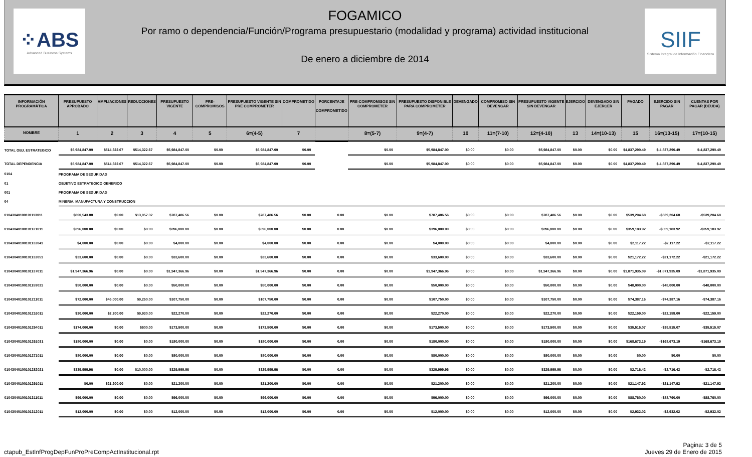⁘ABS
Advanced Business Systems
FOGAMICO
Por ramo o dependencia/Función/Programa presupuestario (modalidad y programa) actividad institucional
De enero a diciembre de 2014
SIIF
Sistema Integral de Información Financiera
| INFORMACIÓN PROGRAMÁTICA | PRESUPUESTO APROBADO | AMPLIACIONES | REDUCCIONES | PRESUPUESTO VIGENTE | PRE-COMPROMISOS | PRESUPUESTO VIGENTE SIN PRE COMPROMETER | COMPROMETIDO | PORCENTAJE COMPROMETIDO | PRE-COMPROMISOS SIN COMPROMETER | PRESUPUESTO DISPONIBLE PARA COMPROMETER | DEVENGADO | COMPROMISO SIN DEVENGAR | PRESUPUESTO VIGENTE SIN DEVENGAR | EJERCIDO | DEVENGADO SIN EJERCER | PAGADO | EJERCIDO SIN PAGAR | CUENTAS POR PAGAR (DEUDA) |
| --- | --- | --- | --- | --- | --- | --- | --- | --- | --- | --- | --- | --- | --- | --- | --- | --- | --- | --- |
| NOMBRE | 1 | 2 | 3 | 4 | 5 | 6=(4-5) | 7 | | 8=(5-7) | 9=(4-7) | 10 | 11=(7-10) | 12=(4-10) | 13 | 14=(10-13) | 15 | 16=(13-15) | 17=(10-15) |
| TOTAL OBJ. ESTRATEGICO | $5,984,847.00 | $514,322.67 | $514,322.67 | $5,984,847.00 | $0.00 | $5,984,847.00 | $0.00 | | $0.00 | $5,984,847.00 | $0.00 | $0.00 | $5,984,847.00 | $0.00 | $0.00 | $4,837,290.49 | $-4,837,290.49 | $-4,837,290.49 |
| TOTAL DEPENDENCIA | $5,984,847.00 | $514,322.67 | $514,322.67 | $5,984,847.00 | $0.00 | $5,984,847.00 | $0.00 | | $0.00 | $5,984,847.00 | $0.00 | $0.00 | $5,984,847.00 | $0.00 | $0.00 | $4,837,290.49 | $-4,837,290.49 | $-4,837,290.49 |
| 0104 | PROGRAMA DE SEGURIDAD | | | | | | | | | | | | | | | | | |
| 01 | OBJETIVO ESTRATEGICO GENERICO | | | | | | | | | | | | | | | | | |
| 001 | PROGRAMA DE SEGURIDAD | | | | | | | | | | | | | | | | | |
| 04 | MINERIA, MANUFACTURA Y CONSTRUCCION | | | | | | | | | | | | | | | | | |
| 010430401001011130​11 | $800,543.88 | $0.00 | $13,057.32 | $787,486.56 | $0.00 | $787,486.56 | $0.00 | 0.00 | $0.00 | $787,486.56 | $0.00 | $0.00 | $787,486.56 | $0.00 | $0.00 | $539,204.68 | -$539,204.68 | -$539,204.68 |
| 01043040100101121011 | $396,000.00 | $0.00 | $0.00 | $396,000.00 | $0.00 | $396,000.00 | $0.00 | 0.00 | $0.00 | $396,000.00 | $0.00 | $0.00 | $396,000.00 | $0.00 | $0.00 | $359,183.92 | -$359,183.92 | -$359,183.92 |
| 01043040100101132041 | $4,000.00 | $0.00 | $0.00 | $4,000.00 | $0.00 | $4,000.00 | $0.00 | 0.00 | $0.00 | $4,000.00 | $0.00 | $0.00 | $4,000.00 | $0.00 | $0.00 | $2,117.22 | -$2,117.22 | -$2,117.22 |
| 01043040100101132051 | $33,600.00 | $0.00 | $0.00 | $33,600.00 | $0.00 | $33,600.00 | $0.00 | 0.00 | $0.00 | $33,600.00 | $0.00 | $0.00 | $33,600.00 | $0.00 | $0.00 | $21,172.22 | -$21,172.22 | -$21,172.22 |
| 01043040100101137011 | $1,947,366.96 | $0.00 | $0.00 | $1,947,366.96 | $0.00 | $1,947,366.96 | $0.00 | 0.00 | $0.00 | $1,947,366.96 | $0.00 | $0.00 | $1,947,366.96 | $0.00 | $0.00 | $1,871,935.09 | -$1,871,935.09 | -$1,871,935.09 |
| 01043040100101159031 | $50,000.00 | $0.00 | $0.00 | $50,000.00 | $0.00 | $50,000.00 | $0.00 | 0.00 | $0.00 | $50,000.00 | $0.00 | $0.00 | $50,000.00 | $0.00 | $0.00 | $48,000.00 | -$48,000.00 | -$48,000.00 |
| 01043040100101211011 | $72,000.00 | $45,000.00 | $9,250.00 | $107,750.00 | $0.00 | $107,750.00 | $0.00 | 0.00 | $0.00 | $107,750.00 | $0.00 | $0.00 | $107,750.00 | $0.00 | $0.00 | $74,387.16 | -$74,387.16 | -$74,387.16 |
| 01043040100101216011 | $30,000.00 | $2,200.00 | $9,930.00 | $22,270.00 | $0.00 | $22,270.00 | $0.00 | 0.00 | $0.00 | $22,270.00 | $0.00 | $0.00 | $22,270.00 | $0.00 | $0.00 | $22,159.00 | -$22,159.00 | -$22,159.00 |
| 01043040100101254011 | $174,000.00 | $0.00 | $500.00 | $173,500.00 | $0.00 | $173,500.00 | $0.00 | 0.00 | $0.00 | $173,500.00 | $0.00 | $0.00 | $173,500.00 | $0.00 | $0.00 | $35,515.07 | -$35,515.07 | -$35,515.07 |
| 01043040100101261031 | $180,000.00 | $0.00 | $0.00 | $180,000.00 | $0.00 | $180,000.00 | $0.00 | 0.00 | $0.00 | $180,000.00 | $0.00 | $0.00 | $180,000.00 | $0.00 | $0.00 | $168,673.19 | -$168,673.19 | -$168,673.19 |
| 01043040100101271011 | $80,000.00 | $0.00 | $0.00 | $80,000.00 | $0.00 | $80,000.00 | $0.00 | 0.00 | $0.00 | $80,000.00 | $0.00 | $0.00 | $80,000.00 | $0.00 | $0.00 | $0.00 | $0.00 | $0.00 |
| 01043040100101282021 | $339,999.96 | $0.00 | $10,000.00 | $329,999.96 | $0.00 | $329,999.96 | $0.00 | 0.00 | $0.00 | $329,999.96 | $0.00 | $0.00 | $329,999.96 | $0.00 | $0.00 | $2,716.42 | -$2,716.42 | -$2,716.42 |
| 01043040100101291011 | $0.00 | $21,200.00 | $0.00 | $21,200.00 | $0.00 | $21,200.00 | $0.00 | 0.00 | $0.00 | $21,200.00 | $0.00 | $0.00 | $21,200.00 | $0.00 | $0.00 | $21,147.92 | -$21,147.92 | -$21,147.92 |
| 01043040100101311011 | $96,000.00 | $0.00 | $0.00 | $96,000.00 | $0.00 | $96,000.00 | $0.00 | 0.00 | $0.00 | $96,000.00 | $0.00 | $0.00 | $96,000.00 | $0.00 | $0.00 | $88,760.00 | -$88,760.00 | -$88,760.00 |
| 01043040100101312011 | $12,000.00 | $0.00 | $0.00 | $12,000.00 | $0.00 | $12,000.00 | $0.00 | 0.00 | $0.00 | $12,000.00 | $0.00 | $0.00 | $12,000.00 | $0.00 | $0.00 | $2,932.02 | -$2,932.02 | -$2,932.02 |
ctapub_EstInfProgDepFunProPreCompActInstitucional.rpt
Pagina: 3 de 5
Jueves 29 de Enero de 2015